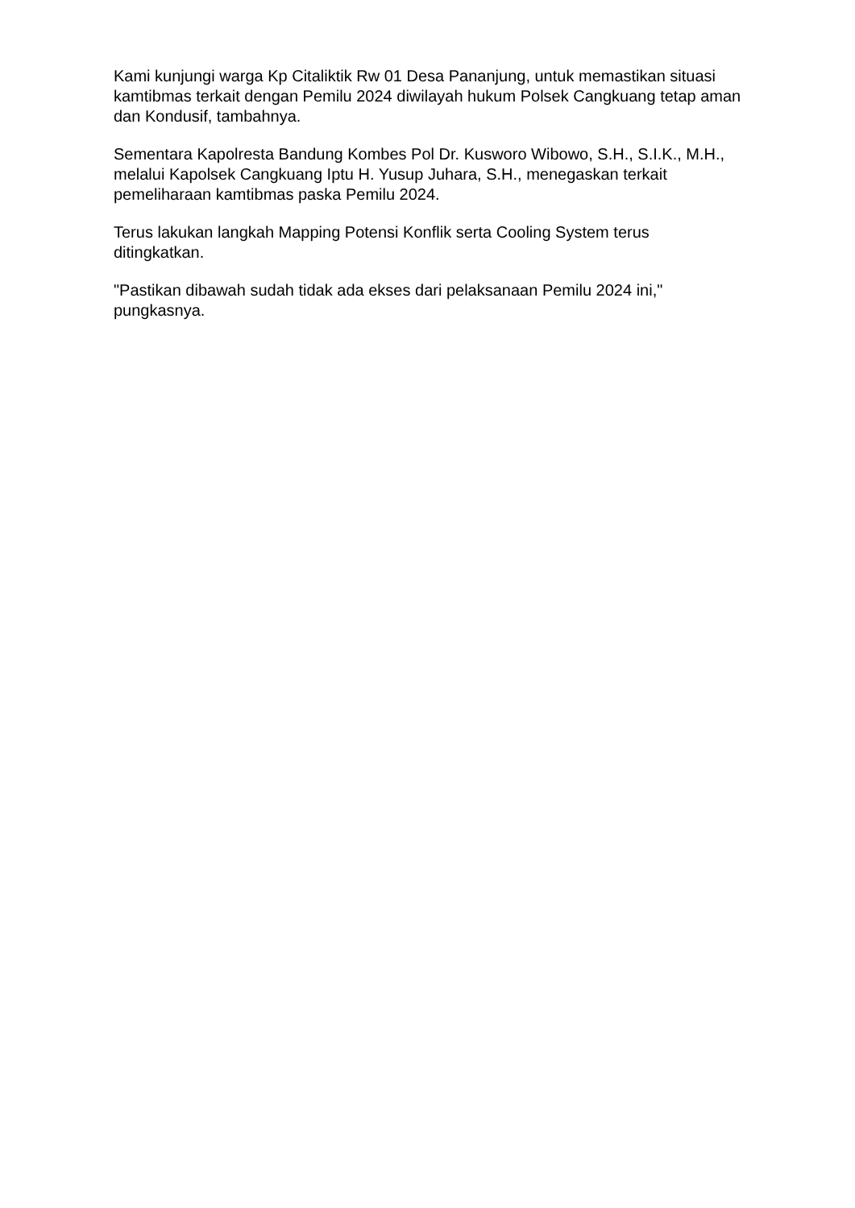Kami kunjungi warga Kp Citaliktik Rw 01 Desa Pananjung, untuk memastikan situasi kamtibmas terkait dengan Pemilu 2024 diwilayah hukum Polsek Cangkuang tetap aman dan Kondusif, tambahnya.
Sementara Kapolresta Bandung Kombes Pol Dr. Kusworo Wibowo, S.H., S.I.K., M.H., melalui Kapolsek Cangkuang Iptu H. Yusup Juhara, S.H., menegaskan terkait pemeliharaan kamtibmas paska Pemilu 2024.
Terus lakukan langkah Mapping Potensi Konflik serta Cooling System terus ditingkatkan.
"Pastikan dibawah sudah tidak ada ekses dari pelaksanaan Pemilu 2024 ini," pungkasnya.